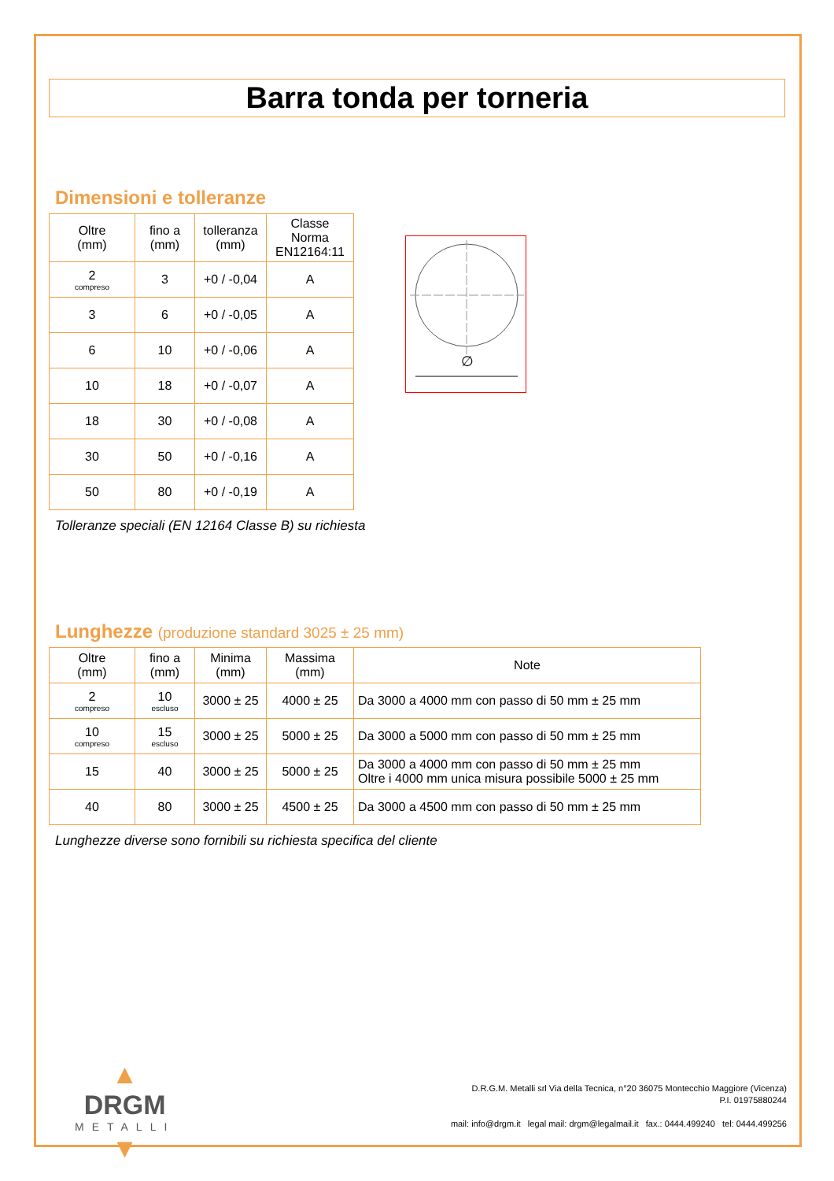Barra tonda per torneria
Dimensioni e tolleranze
| Oltre (mm) | fino a (mm) | tolleranza (mm) | Classe Norma EN12164:11 |
| --- | --- | --- | --- |
| 2 compreso | 3 | +0 / -0,04 | A |
| 3 | 6 | +0 / -0,05 | A |
| 6 | 10 | +0 / -0,06 | A |
| 10 | 18 | +0 / -0,07 | A |
| 18 | 30 | +0 / -0,08 | A |
| 30 | 50 | +0 / -0,16 | A |
| 50 | 80 | +0 / -0,19 | A |
∅
Tolleranze speciali (EN 12164 Classe B) su richiesta
Lunghezze (produzione standard 3025 ± 25 mm)
| Oltre (mm) | fino a (mm) | Minima (mm) | Massima (mm) | Note |
| --- | --- | --- | --- | --- |
| 2 compreso | 10 escluso | 3000 ± 25 | 4000 ± 25 | Da 3000 a 4000 mm con passo di 50 mm ± 25 mm |
| 10 compreso | 15 escluso | 3000 ± 25 | 5000 ± 25 | Da 3000 a 5000 mm con passo di 50 mm ± 25 mm |
| 15 | 40 | 3000 ± 25 | 5000 ± 25 | Da 3000 a 4000 mm con passo di 50 mm ± 25 mm Oltre i 4000 mm unica misura possibile 5000 ± 25 mm |
| 40 | 80 | 3000 ± 25 | 4500 ± 25 | Da 3000 a 4500 mm con passo di 50 mm ± 25 mm |
Lunghezze diverse sono fornibili su richiesta specifica del cliente
▲
DRGM
METALLI
▼
D.R.G.M. Metalli srl Via della Tecnica, n°20 36075 Montecchio Maggiore (Vicenza)
P.I. 01975880244
mail: info@drgm.it legal mail: drgm@legalmail.it fax.: 0444.499240 tel: 0444.499256